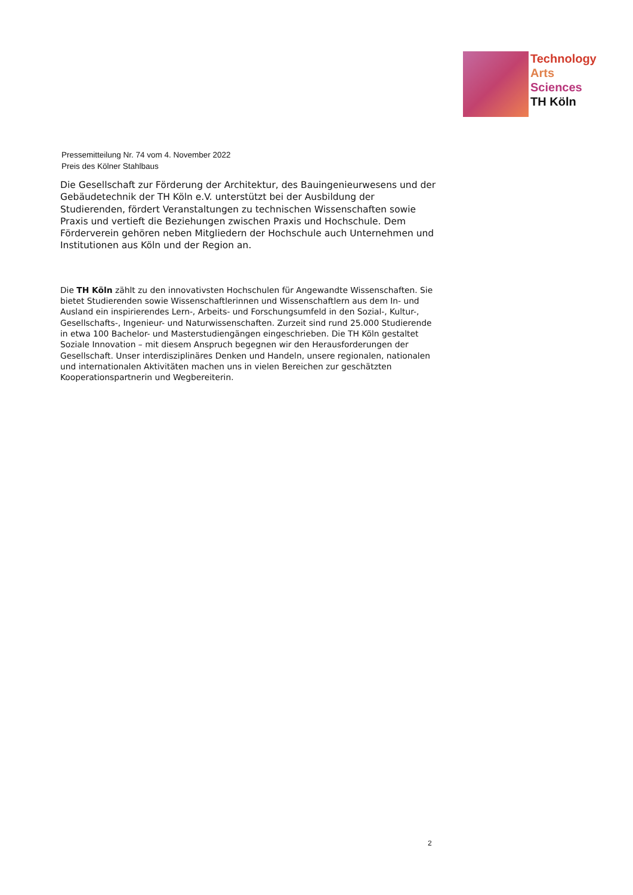Technology
Arts Sciences
TH Köln
Pressemitteilung Nr. 74 vom 4. November 2022
Preis des Kölner Stahlbaus
Die Gesellschaft zur Förderung der Architektur, des Bauingenieurwesens und der Gebäudetechnik der TH Köln e.V. unterstützt bei der Ausbildung der Studierenden, fördert Veranstaltungen zu technischen Wissenschaften sowie Praxis und vertieft die Beziehungen zwischen Praxis und Hochschule. Dem Förderverein gehören neben Mitgliedern der Hochschule auch Unternehmen und Institutionen aus Köln und der Region an.
Die TH Köln zählt zu den innovativsten Hochschulen für Angewandte Wissenschaften. Sie bietet Studierenden sowie Wissenschaftlerinnen und Wissenschaftlern aus dem In- und Ausland ein inspirierendes Lern-, Arbeits- und Forschungsumfeld in den Sozial-, Kultur-, Gesellschafts-, Ingenieur- und Naturwissenschaften. Zurzeit sind rund 25.000 Studierende in etwa 100 Bachelor- und Masterstudiengängen eingeschrieben. Die TH Köln gestaltet Soziale Innovation – mit diesem Anspruch begegnen wir den Herausforderungen der Gesellschaft. Unser interdisziplinäres Denken und Handeln, unsere regionalen, nationalen und internationalen Aktivitäten machen uns in vielen Bereichen zur geschätzten Kooperationspartnerin und Wegbereiterin.
2